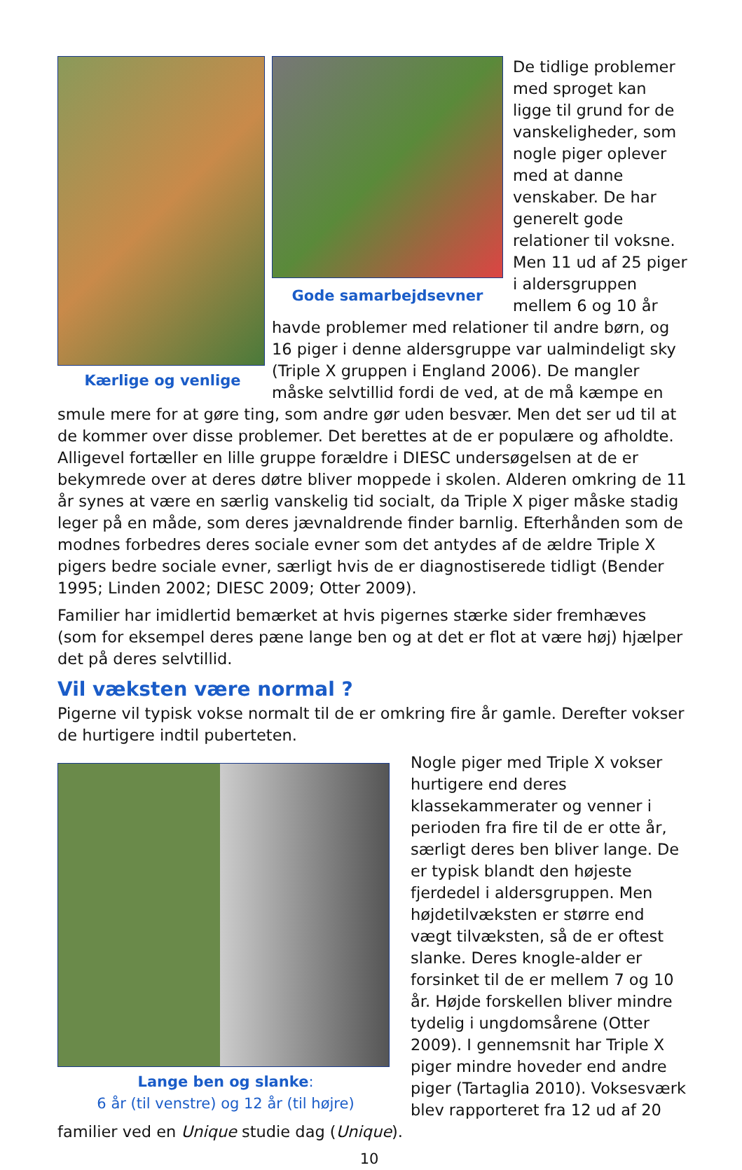Kærlige og venlige
Gode samarbejdsevner
De tidlige problemer med sproget kan ligge til grund for de vanskeligheder, som nogle piger oplever med at danne venskaber. De har generelt gode relationer til voksne. Men 11 ud af 25 piger i aldersgruppen mellem 6 og 10 år havde problemer med relationer til andre børn, og 16 piger i denne aldersgruppe var ualmindeligt sky (Triple X gruppen i England 2006). De mangler måske selvtillid fordi de ved, at de må kæmpe en smule mere for at gøre ting, som andre gør uden besvær. Men det ser ud til at de kommer over disse problemer. Det berettes at de er populære og afholdte. Alligevel fortæller en lille gruppe forældre i DIESC undersøgelsen at de er bekymrede over at deres døtre bliver moppede i skolen. Alderen omkring de 11 år synes at være en særlig vanskelig tid socialt, da Triple X piger måske stadig leger på en måde, som deres jævnaldrende finder barnlig. Efterhånden som de modnes forbedres deres sociale evner som det antydes af de ældre Triple X pigers bedre sociale evner, særligt hvis de er diagnostiserede tidligt (Bender 1995; Linden 2002; DIESC 2009; Otter 2009).
Familier har imidlertid bemærket at hvis pigernes stærke sider fremhæves (som for eksempel deres pæne lange ben og at det er flot at være høj) hjælper det på deres selvtillid.
Vil væksten være normal ?
Pigerne vil typisk vokse normalt til de er omkring fire år gamle. Derefter vokser de hurtigere indtil puberteten.
Lange ben og slanke:
6 år (til venstre) og 12 år (til højre)
Nogle piger med Triple X vokser hurtigere end deres klassekammerater og venner i perioden fra fire til de er otte år, særligt deres ben bliver lange. De er typisk blandt den højeste fjerdedel i aldersgruppen. Men højdetilvæksten er større end vægt tilvæksten, så de er oftest slanke. Deres knogle-alder er forsinket til de er mellem 7 og 10 år. Højde forskellen bliver mindre tydelig i ungdomsårene (Otter 2009). I gennemsnit har Triple X piger mindre hoveder end andre piger (Tartaglia 2010). Voksesværk blev rapporteret fra 12 ud af 20 familier ved en Unique studie dag (Unique).
10